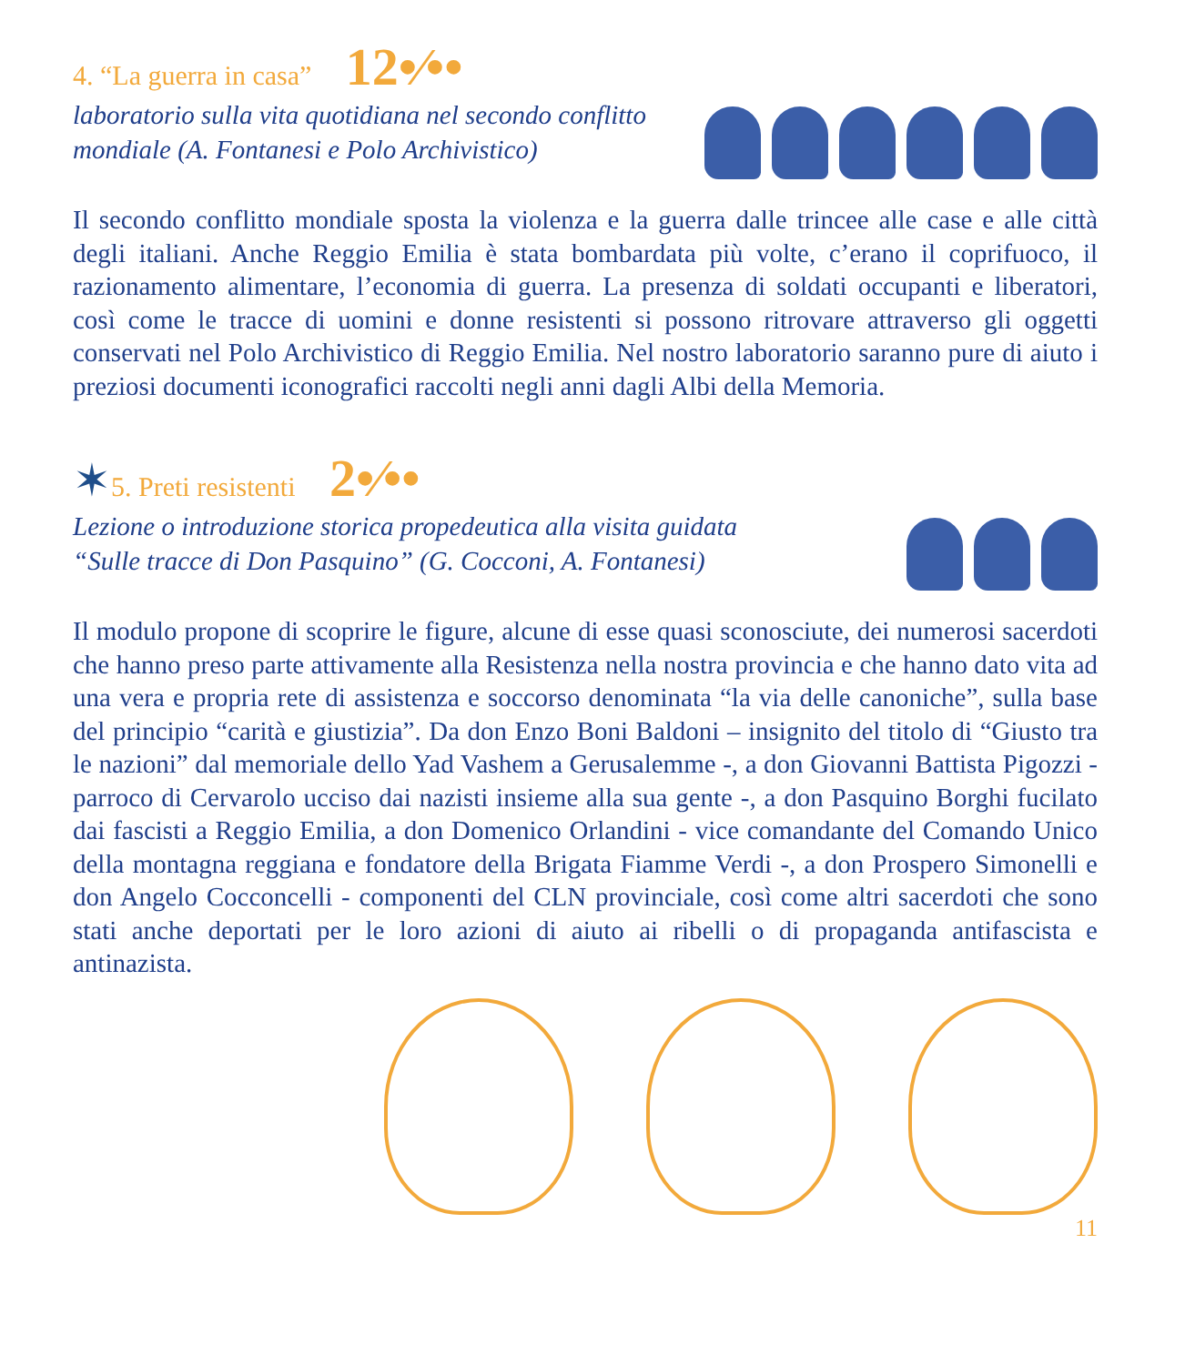4. “La guerra in casa” 12•⁄••
laboratorio sulla vita quotidiana nel secondo conflitto
mondiale (A. Fontanesi e Polo Archivistico)
Il secondo conflitto mondiale sposta la violenza e la guerra dalle trincee alle case e alle città degli italiani. Anche Reggio Emilia è stata bombardata più volte, c’erano il coprifuoco, il razionamento alimentare, l’economia di guerra. La presenza di soldati occupanti e liberatori, così come le tracce di uomini e donne resistenti si possono ritrovare attraverso gli oggetti conservati nel Polo Archivistico di Reggio Emilia. Nel nostro laboratorio saranno pure di aiuto i preziosi documenti iconografici raccolti negli anni dagli Albi della Memoria.
✶5. Preti resistenti 2•⁄••
Lezione o introduzione storica propedeutica alla visita guidata
“Sulle tracce di Don Pasquino” (G. Cocconi, A. Fontanesi)
Il modulo propone di scoprire le figure, alcune di esse quasi sconosciute, dei numerosi sacerdoti che hanno preso parte attivamente alla Resistenza nella nostra provincia e che hanno dato vita ad una vera e propria rete di assistenza e soccorso denominata “la via delle canoniche”, sulla base del principio “carità e giustizia”. Da don Enzo Boni Baldoni – insignito del titolo di “Giusto tra le nazioni” dal memoriale dello Yad Vashem a Gerusalemme -, a don Giovanni Battista Pigozzi - parroco di Cervarolo ucciso dai nazisti insieme alla sua gente -, a don Pasquino Borghi fucilato dai fascisti a Reggio Emilia, a don Domenico Orlandini - vice comandante del Comando Unico della montagna reggiana e fondatore della Brigata Fiamme Verdi -, a don Prospero Simonelli e don Angelo Cocconcelli - componenti del CLN provinciale, così come altri sacerdoti che sono stati anche deportati per le loro azioni di aiuto ai ribelli o di propaganda antifascista e antinazista.
11